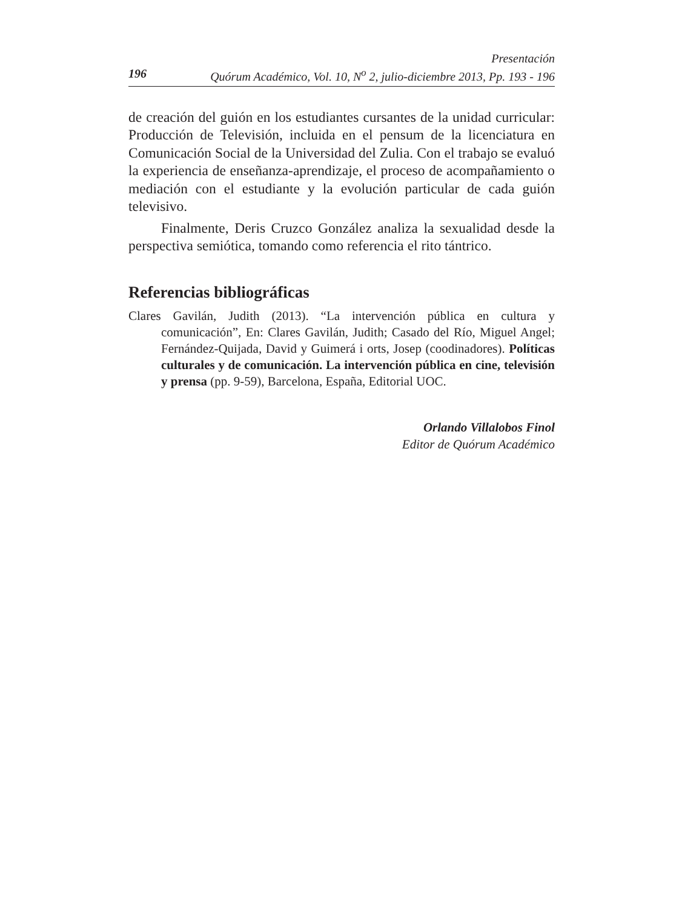Presentación
196 Quórum Académico, Vol. 10, N<sup>o</sup> 2, julio-diciembre 2013, Pp. 193 - 196
de creación del guión en los estudiantes cursantes de la unidad curricular: Producción de Televisión, incluida en el pensum de la licenciatura en Comunicación Social de la Universidad del Zulia. Con el trabajo se evaluó la experiencia de enseñanza-aprendizaje, el proceso de acompañamiento o mediación con el estudiante y la evolución particular de cada guión televisivo.
Finalmente, Deris Cruzco González analiza la sexualidad desde la perspectiva semiótica, tomando como referencia el rito tántrico.
Referencias bibliográficas
Clares Gavilán, Judith (2013). “La intervención pública en cultura y comunicación”, En: Clares Gavilán, Judith; Casado del Río, Miguel Angel; Fernández-Quijada, David y Guimerá i orts, Josep (coodinadores). Políticas culturales y de comunicación. La intervención pública en cine, televisión y prensa (pp. 9-59), Barcelona, España, Editorial UOC.
Orlando Villalobos Finol
Editor de Quórum Académico